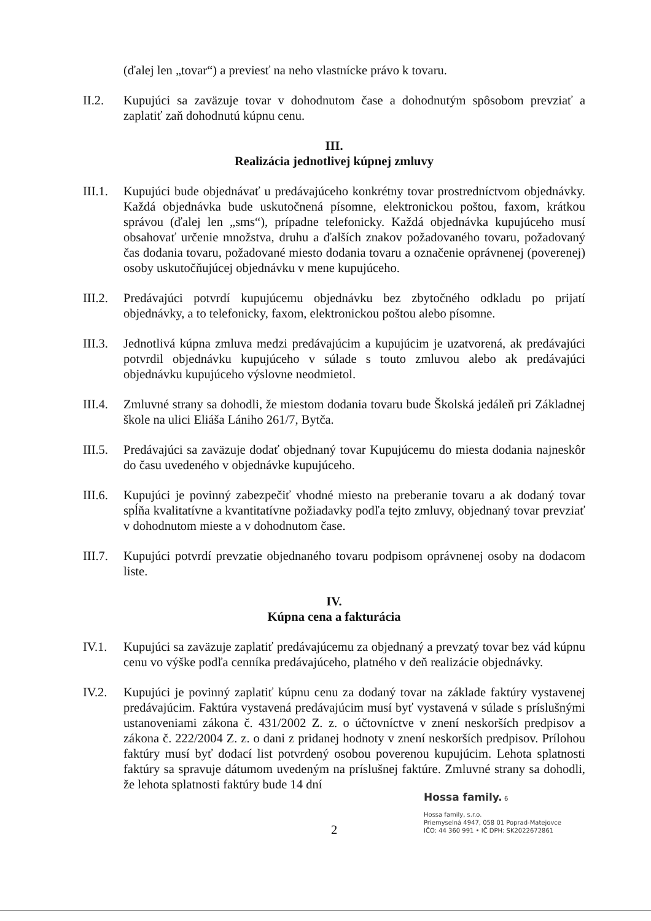(ďalej len „tovar“) a previesť na neho vlastnícke právo k tovaru.
II.2. Kupujúci sa zaväzuje tovar v dohodnutom čase a dohodnutým spôsobom prevziať a zaplatiť zaň dohodnutú kúpnu cenu.
III.
Realizácia jednotlivej kúpnej zmluvy
III.1.
Kupujúci bude objednávať u predávajúceho konkrétny tovar prostredníctvom objednávky. Každá objednávka bude uskutočnená písomne, elektronickou poštou, faxom, krátkou správou (ďalej len „sms“), prípadne telefonicky. Každá objednávka kupujúceho musí obsahovať určenie množstva, druhu a ďalších znakov požadovaného tovaru, požadovaný čas dodania tovaru, požadované miesto dodania tovaru a označenie oprávnenej (poverenej) osoby uskutočňujúcej objednávku v mene kupujúceho.
III.2.
Predávajúci potvrdí kupujúcemu objednávku bez zbytočného odkladu po prijatí objednávky, a to telefonicky, faxom, elektronickou poštou alebo písomne.
III.3.
Jednotlivá kúpna zmluva medzi predávajúcim a kupujúcim je uzatvorená, ak predávajúci potvrdil objednávku kupujúceho v súlade s touto zmluvou alebo ak predávajúci objednávku kupujúceho výslovne neodmietol.
III.4.
Zmluvné strany sa dohodli, že miestom dodania tovaru bude Školská jedáleň pri Základnej škole na ulici Eliáša Lániho 261/7, Bytča.
III.5.
Predávajúci sa zaväzuje dodať objednaný tovar Kupujúcemu do miesta dodania najneskôr do času uvedeného v objednávke kupujúceho.
III.6.
Kupujúci je povinný zabezpečiť vhodné miesto na preberanie tovaru a ak dodaný tovar spĺňa kvalitatívne a kvantitatívne požiadavky podľa tejto zmluvy, objednaný tovar prevziať v dohodnutom mieste a v dohodnutom čase.
III.7.
Kupujúci potvrdí prevzatie objednaného tovaru podpisom oprávnenej osoby na dodacom liste.
IV.
Kúpna cena a fakturácia
IV.1. Kupujúci sa zaväzuje zaplatiť predávajúcemu za objednaný a prevzatý tovar bez vád kúpnu cenu vo výške podľa cenníka predávajúceho, platného v deň realizácie objednávky.
IV.2. Kupujúci je povinný zaplatiť kúpnu cenu za dodaný tovar na základe faktúry vystavenej predávajúcim. Faktúra vystavená predávajúcim musí byť vystavená v súlade s príslušnými ustanoveniami zákona č. 431/2002 Z. z. o účtovníctve v znení neskorších predpisov a zákona č. 222/2004 Z. z. o dani z pridanej hodnoty v znení neskorších predpisov. Prílohou faktúry musí byť dodací list potvrdený osobou poverenou kupujúcim. Lehota splatnosti faktúry sa spravuje dátumom uvedeným na príslušnej faktúre. Zmluvné strany sa dohodli, že lehota splatnosti faktúry bude 14 dní
Hossa family. 6
Hossa family, s.r.o.
Priemyselná 4947, 058 01 Poprad-Matejovce
IČO: 44 360 991 • IČ DPH: SK2022672861
2